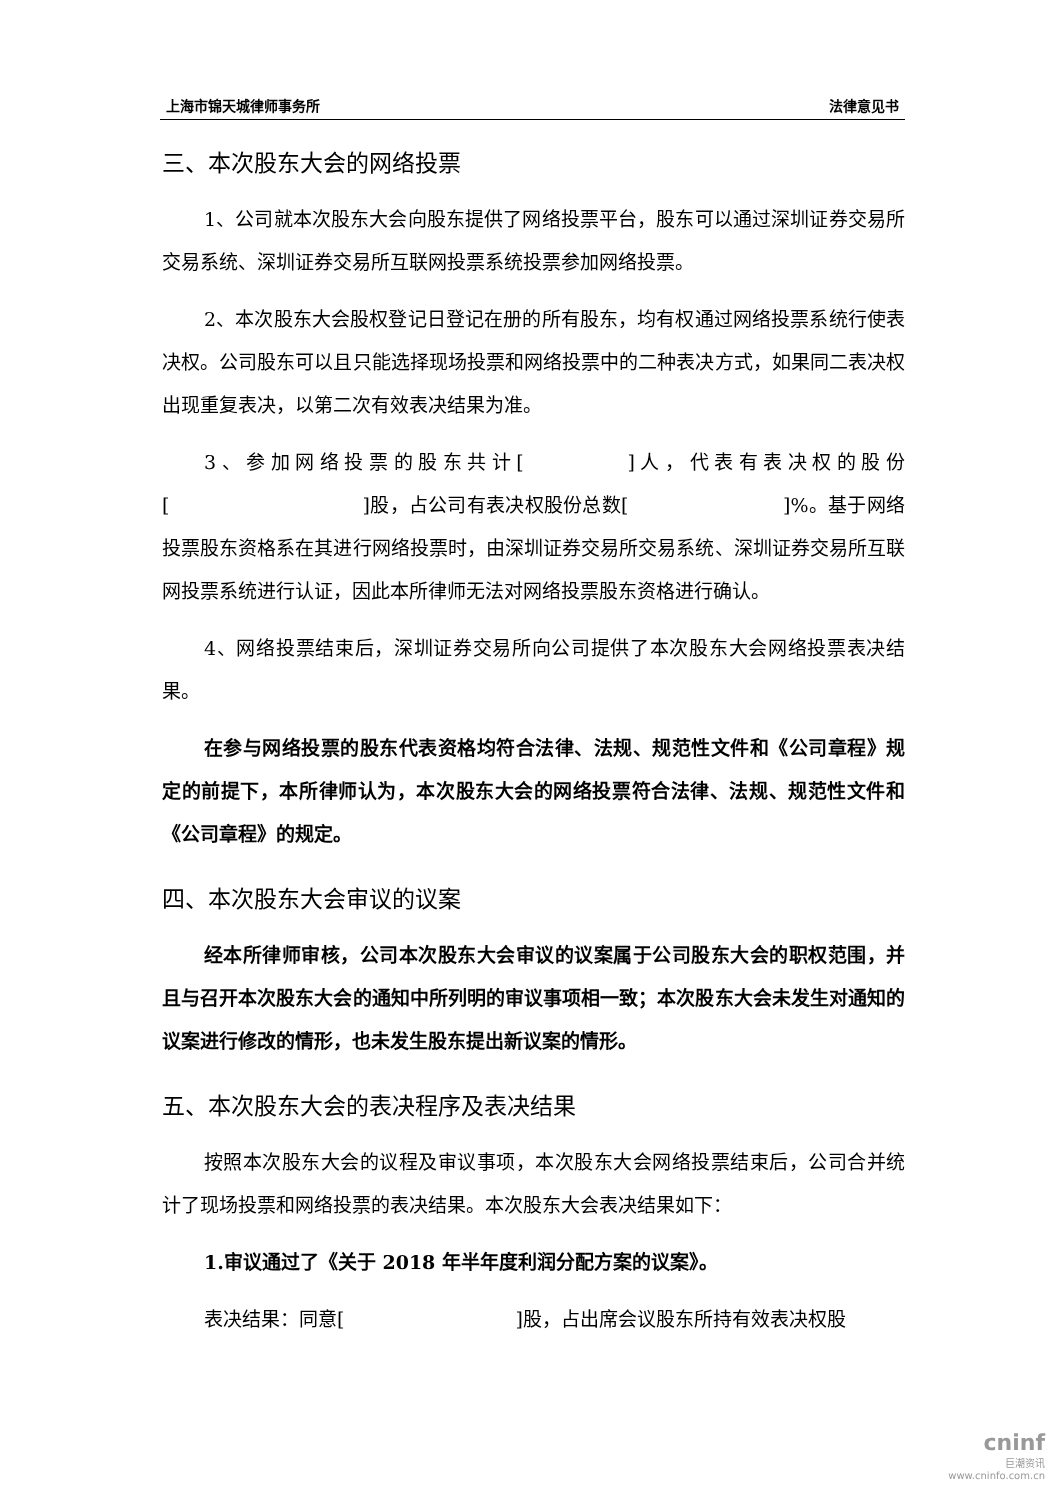上海市锦天城律师事务所 法律意见书
三、本次股东大会的网络投票
1、公司就本次股东大会向股东提供了网络投票平台，股东可以通过深圳证券交易所交易系统、深圳证券交易所互联网投票系统投票参加网络投票。
2、本次股东大会股权登记日登记在册的所有股东，均有权通过网络投票系统行使表决权。公司股东可以且只能选择现场投票和网络投票中的二种表决方式，如果同二表决权出现重复表决，以第二次有效表决结果为准。
3、参加网络投票的股东共计[　　　　]人，代表有表决权的股份[　　　　　　　　　　]股，占公司有表决权股份总数[　　　　　　　　]%。基于网络投票股东资格系在其进行网络投票时，由深圳证券交易所交易系统、深圳证券交易所互联网投票系统进行认证，因此本所律师无法对网络投票股东资格进行确认。
4、网络投票结束后，深圳证券交易所向公司提供了本次股东大会网络投票表决结果。
在参与网络投票的股东代表资格均符合法律、法规、规范性文件和《公司章程》规定的前提下，本所律师认为，本次股东大会的网络投票符合法律、法规、规范性文件和《公司章程》的规定。
四、本次股东大会审议的议案
经本所律师审核，公司本次股东大会审议的议案属于公司股东大会的职权范围，并且与召开本次股东大会的通知中所列明的审议事项相一致；本次股东大会未发生对通知的议案进行修改的情形，也未发生股东提出新议案的情形。
五、本次股东大会的表决程序及表决结果
按照本次股东大会的议程及审议事项，本次股东大会网络投票结束后，公司合并统计了现场投票和网络投票的表决结果。本次股东大会表决结果如下：
1.审议通过了《关于 2018 年半年度利润分配方案的议案》。
表决结果：同意[　　　　　　　　　]股，占出席会议股东所持有效表决权股
cninf
巨潮资讯
www.cninfo.com.cn